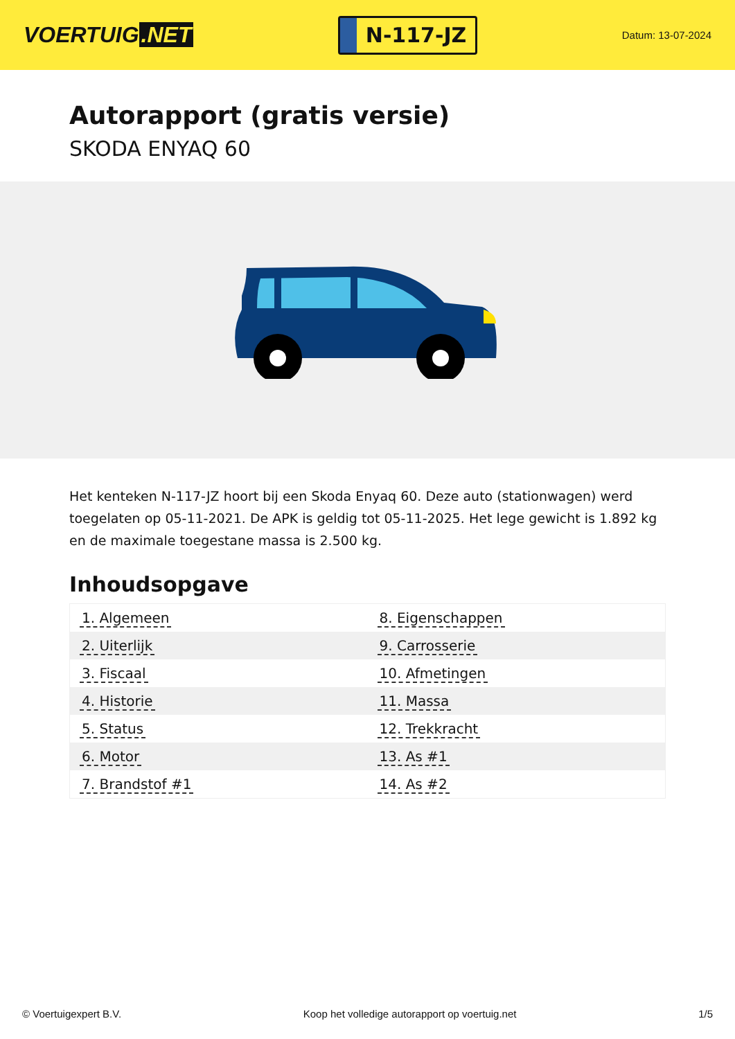VOERTUIG.NET
N-117-JZ
Datum: 13-07-2024
Autorapport (gratis versie)
SKODA ENYAQ 60
Het kenteken N-117-JZ hoort bij een Skoda Enyaq 60. Deze auto (stationwagen) werd toegelaten op 05-11-2021. De APK is geldig tot 05-11-2025. Het lege gewicht is 1.892 kg en de maximale toegestane massa is 2.500 kg.
Inhoudsopgave
| 1. Algemeen | 8. Eigenschappen |
| 2. Uiterlijk | 9. Carrosserie |
| 3. Fiscaal | 10. Afmetingen |
| 4. Historie | 11. Massa |
| 5. Status | 12. Trekkracht |
| 6. Motor | 13. As #1 |
| 7. Brandstof #1 | 14. As #2 |
© Voertuigexpert B.V. Koop het volledige autorapport op voertuig.net 1/5